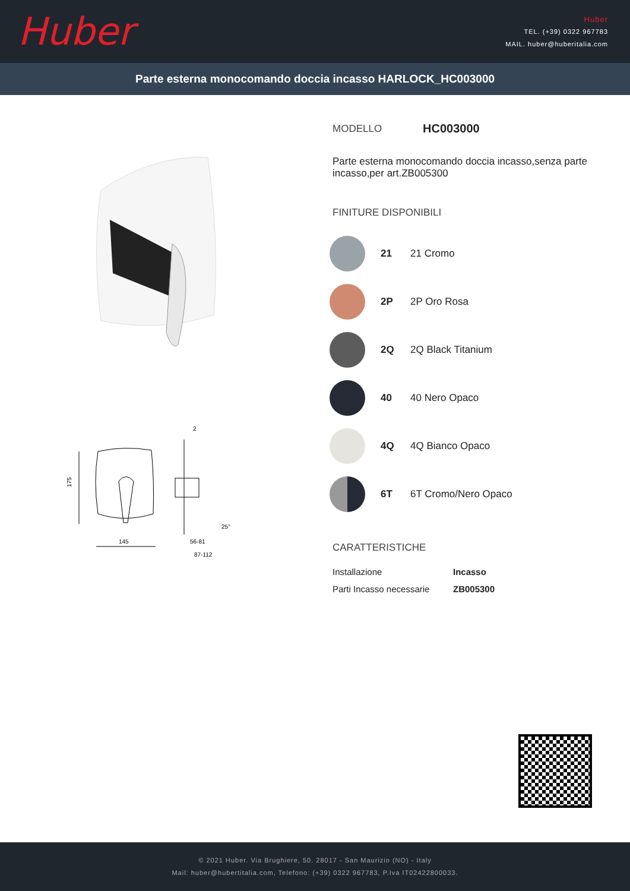Huber
Huber
TEL. (+39) 0322 967783
MAIL. huber@huberitalia.com
Parte esterna monocomando doccia incasso HARLOCK_HC003000
175
145
56-81
87-112
2
25°
MODELLO HC003000
Parte esterna monocomando doccia incasso,senza parte incasso,per art.ZB005300
FINITURE DISPONIBILI
21 21 Cromo
2P 2P Oro Rosa
2Q 2Q Black Titanium
40 40 Nero Opaco
4Q 4Q Bianco Opaco
6T 6T Cromo/Nero Opaco
CARATTERISTICHE
| Installazione | Incasso |
| Parti Incasso necessarie | ZB005300 |
© 2021 Huber. Via Brughiere, 50. 28017 - San Maurizio (NO) - Italy
Mail: huber@hubertitalia.com, Telefono: (+39) 0322 967783, P.Iva IT02422800033.